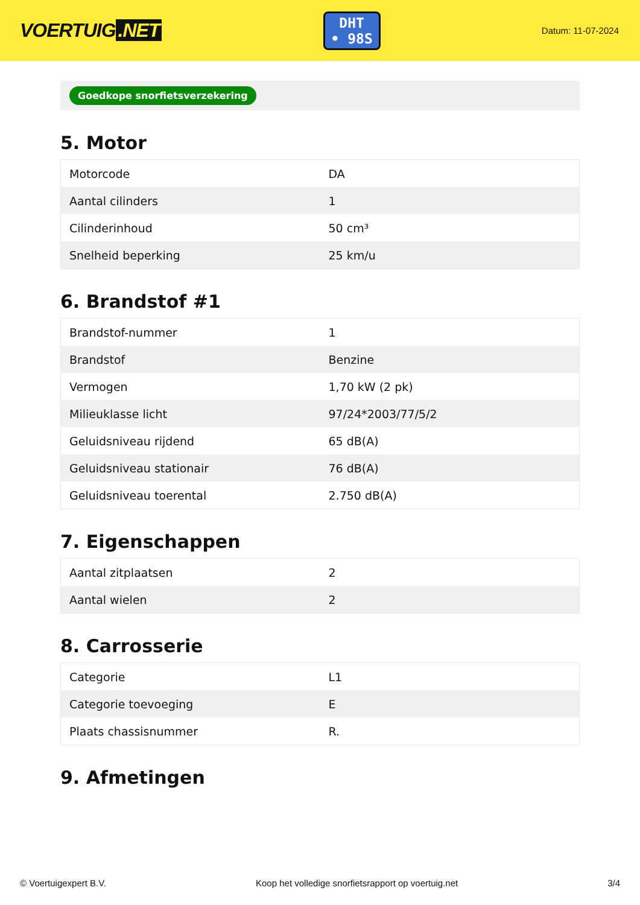VOERTUIG.NET
DHT
• 98S
Datum: 11-07-2024
Goedkope snorfietsverzekering
5. Motor
| Motorcode | DA |
| Aantal cilinders | 1 |
| Cilinderinhoud | 50 cm³ |
| Snelheid beperking | 25 km/u |
6. Brandstof #1
| Brandstof-nummer | 1 |
| Brandstof | Benzine |
| Vermogen | 1,70 kW (2 pk) |
| Milieuklasse licht | 97/24*2003/77/5/2 |
| Geluidsniveau rijdend | 65 dB(A) |
| Geluidsniveau stationair | 76 dB(A) |
| Geluidsniveau toerental | 2.750 dB(A) |
7. Eigenschappen
| Aantal zitplaatsen | 2 |
| Aantal wielen | 2 |
8. Carrosserie
| Categorie | L1 |
| Categorie toevoeging | E |
| Plaats chassisnummer | R. |
9. Afmetingen
© Voertuigexpert B.V. Koop het volledige snorfietsrapport op voertuig.net 3/4